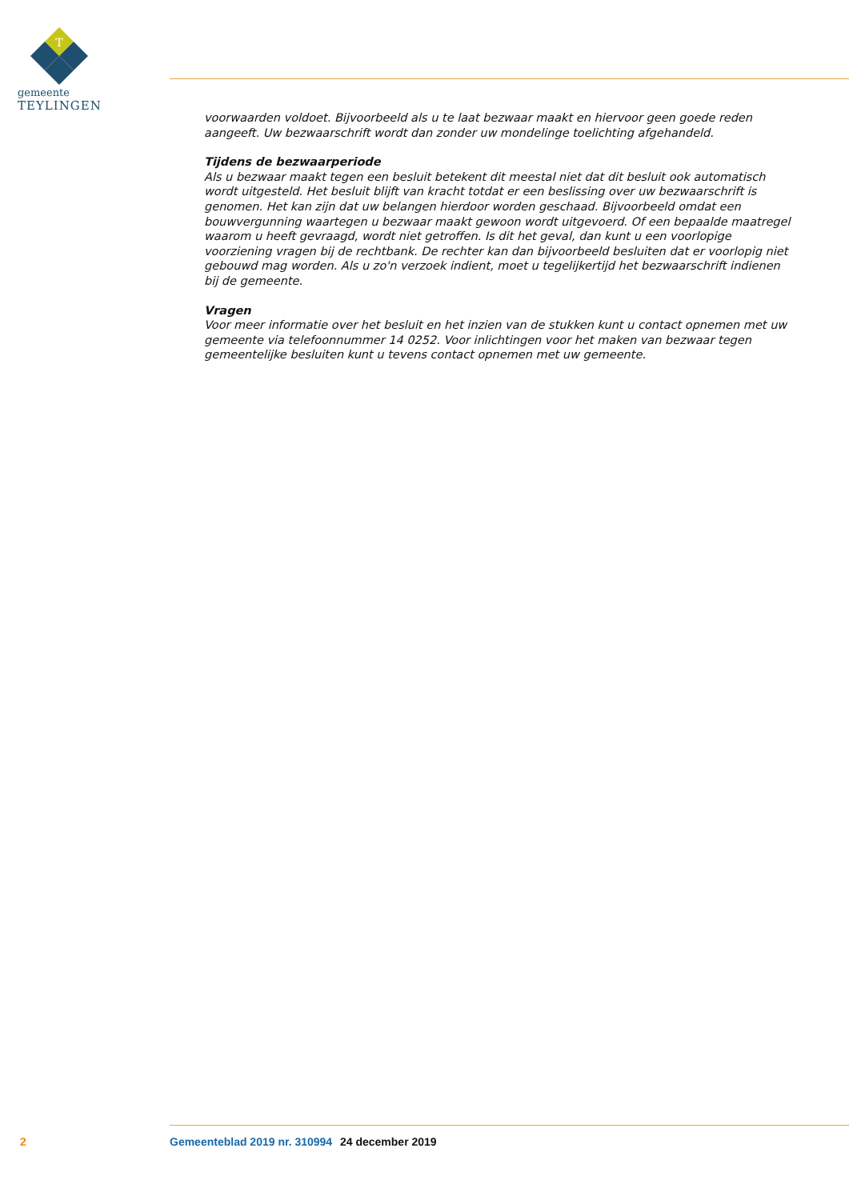T
gemeente
TEYLINGEN
voorwaarden voldoet. Bijvoorbeeld als u te laat bezwaar maakt en hiervoor geen goede reden aangeeft. Uw bezwaarschrift wordt dan zonder uw mondelinge toelichting afgehandeld.
Tijdens de bezwaarperiode
Als u bezwaar maakt tegen een besluit betekent dit meestal niet dat dit besluit ook automatisch wordt uitgesteld. Het besluit blijft van kracht totdat er een beslissing over uw bezwaarschrift is genomen. Het kan zijn dat uw belangen hierdoor worden geschaad. Bijvoorbeeld omdat een bouwvergunning waartegen u bezwaar maakt gewoon wordt uitgevoerd. Of een bepaalde maatregel waarom u heeft gevraagd, wordt niet getroffen. Is dit het geval, dan kunt u een voorlopige voorziening vragen bij de rechtbank. De rechter kan dan bijvoorbeeld besluiten dat er voorlopig niet gebouwd mag worden. Als u zo'n verzoek indient, moet u tegelijkertijd het bezwaarschrift indienen bij de gemeente.
Vragen
Voor meer informatie over het besluit en het inzien van de stukken kunt u contact opnemen met uw gemeente via telefoonnummer 14 0252. Voor inlichtingen voor het maken van bezwaar tegen gemeentelijke besluiten kunt u tevens contact opnemen met uw gemeente.
2 Gemeenteblad 2019 nr. 310994 24 december 2019